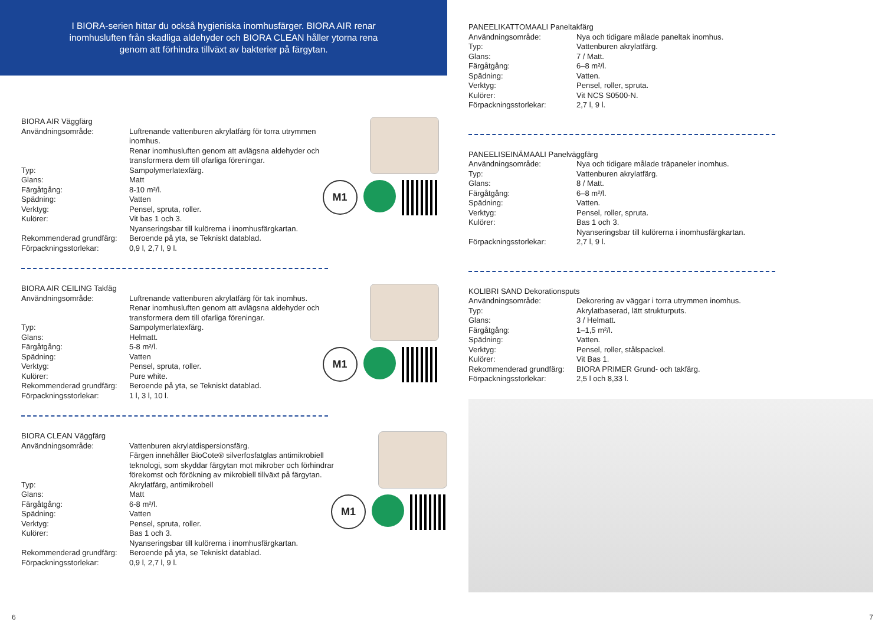I BIORA-serien hittar du också hygieniska inomhusfärger. BIORA AIR renar inomhusluften från skadliga aldehyder och BIORA CLEAN håller ytorna rena genom att förhindra tillväxt av bakterier på färgytan.
| BIORA AIR Väggfärg | |
| Användningsområde: | Luftrenande vattenburen akrylatfärg för torra utrymmen inomhus. Renar inomhusluften genom att avlägsna aldehyder och transformera dem till ofarliga föreningar. |
| Typ: | Sampolymerlatexfärg. |
| Glans: | Matt |
| Färgåtgång: | 8-10 m²/l. |
| Spädning: | Vatten |
| Verktyg: | Pensel, spruta, roller. |
| Kulörer: | Vit bas 1 och 3. Nyanseringsbar till kulörerna i inomhusfärgkartan. |
| Rekommenderad grundfärg: | Beroende på yta, se Tekniskt datablad. |
| Förpackningsstorlekar: | 0,9 l, 2,7 l, 9 l. |
M1
| BIORA AIR CEILING Takfäg | |
| Användningsområde: | Luftrenande vattenburen akrylatfärg för tak inomhus. Renar inomhusluften genom att avlägsna aldehyder och transformera dem till ofarliga föreningar. |
| Typ: | Sampolymerlatexfärg. |
| Glans: | Helmatt. |
| Färgåtgång: | 5-8 m²/l. |
| Spädning: | Vatten |
| Verktyg: | Pensel, spruta, roller. |
| Kulörer: | Pure white. |
| Rekommenderad grundfärg: | Beroende på yta, se Tekniskt datablad. |
| Förpackningsstorlekar: | 1 l, 3 l, 10 l. |
M1
| BIORA CLEAN Väggfärg | |
| Användningsområde: | Vattenburen akrylatdispersionsfärg. Färgen innehåller BioCote® silverfosfatglas antimikrobiell teknologi, som skyddar färgytan mot mikrober och förhindrar förekomst och förökning av mikrobiell tillväxt på färgytan. |
| Typ: | Akrylatfärg, antimikrobell |
| Glans: | Matt |
| Färgåtgång: | 6-8 m²/l. |
| Spädning: | Vatten |
| Verktyg: | Pensel, spruta, roller. |
| Kulörer: | Bas 1 och 3. Nyanseringsbar till kulörerna i inomhusfärgkartan. |
| Rekommenderad grundfärg: | Beroende på yta, se Tekniskt datablad. |
| Förpackningsstorlekar: | 0,9 l, 2,7 l, 9 l. |
M1
6
| PANEELIKATTOMAALI Paneltakfärg | |
| Användningsområde: | Nya och tidigare målade paneltak inomhus. |
| Typ: | Vattenburen akrylatfärg. |
| Glans: | 7 / Matt. |
| Färgåtgång: | 6–8 m²/l. |
| Spädning: | Vatten. |
| Verktyg: | Pensel, roller, spruta. |
| Kulörer: | Vit NCS S0500-N. |
| Förpackningsstorlekar: | 2,7 l, 9 l. |
| PANEELISEINÄMAALI Panelväggfärg | |
| Användningsområde: | Nya och tidigare målade träpaneler inomhus. |
| Typ: | Vattenburen akrylatfärg. |
| Glans: | 8 / Matt. |
| Färgåtgång: | 6–8 m²/l. |
| Spädning: | Vatten. |
| Verktyg: | Pensel, roller, spruta. |
| Kulörer: | Bas 1 och 3. Nyanseringsbar till kulörerna i inomhusfärgkartan. |
| Förpackningsstorlekar: | 2,7 l, 9 l. |
| KOLIBRI SAND Dekorationsputs | |
| Användningsområde: | Dekorering av väggar i torra utrymmen inomhus. |
| Typ: | Akrylatbaserad, lätt strukturputs. |
| Glans: | 3 / Helmatt. |
| Färgåtgång: | 1–1,5 m²/l. |
| Spädning: | Vatten. |
| Verktyg: | Pensel, roller, stålspackel. |
| Kulörer: | Vit Bas 1. |
| Rekommenderad grundfärg: | BIORA PRIMER Grund- och takfärg. |
| Förpackningsstorlekar: | 2,5 l och 8,33 l. |
7